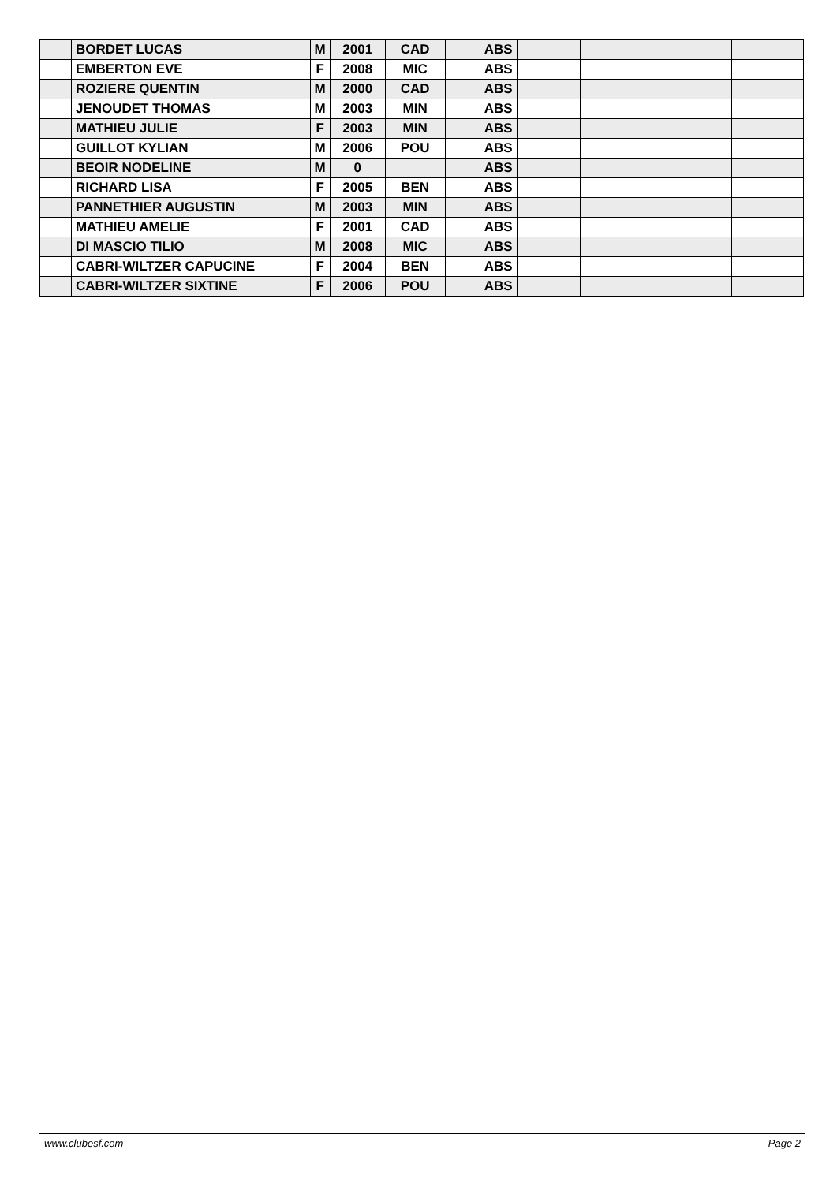| | BORDET LUCAS | M | 2001 | CAD | ABS | | | |
| | EMBERTON EVE | F | 2008 | MIC | ABS | | | |
| | ROZIERE QUENTIN | M | 2000 | CAD | ABS | | | |
| | JENOUDET THOMAS | M | 2003 | MIN | ABS | | | |
| | MATHIEU JULIE | F | 2003 | MIN | ABS | | | |
| | GUILLOT KYLIAN | M | 2006 | POU | ABS | | | |
| | BEOIR NODELINE | M | 0 | | ABS | | | |
| | RICHARD LISA | F | 2005 | BEN | ABS | | | |
| | PANNETHIER AUGUSTIN | M | 2003 | MIN | ABS | | | |
| | MATHIEU AMELIE | F | 2001 | CAD | ABS | | | |
| | DI MASCIO TILIO | M | 2008 | MIC | ABS | | | |
| | CABRI-WILTZER CAPUCINE | F | 2004 | BEN | ABS | | | |
| | CABRI-WILTZER SIXTINE | F | 2006 | POU | ABS | | | |
www.clubesf.com Page 2